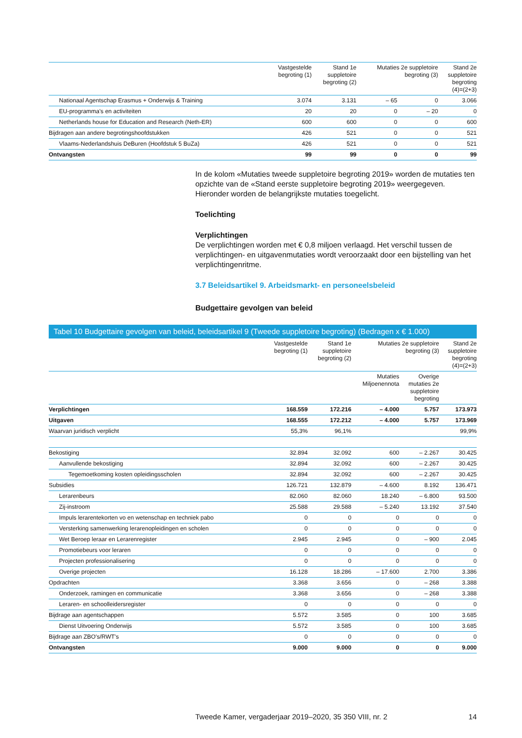| | Vastgestelde begroting (1) | Stand 1e suppletoire begroting (2) | Mutaties 2e suppletoire begroting (3) | | Stand 2e suppletoire begroting (4)=(2+3) |
| --- | --- | --- | --- | --- | --- |
| Nationaal Agentschap Erasmus + Onderwijs & Training | 3.074 | 3.131 | – 65 | 0 | 3.066 |
| EU-programma's en activiteiten | 20 | 20 | 0 | – 20 | 0 |
| Netherlands house for Education and Research (Neth-ER) | 600 | 600 | 0 | 0 | 600 |
| Bijdragen aan andere begrotingshoofdstukken | 426 | 521 | 0 | 0 | 521 |
| Vlaams-Nederlandshuis DeBuren (Hoofdstuk 5 BuZa) | 426 | 521 | 0 | 0 | 521 |
| Ontvangsten | 99 | 99 | 0 | 0 | 99 |
In de kolom «Mutaties tweede suppletoire begroting 2019» worden de mutaties ten opzichte van de «Stand eerste suppletoire begroting 2019» weergegeven. Hieronder worden de belangrijkste mutaties toegelicht.
Toelichting
Verplichtingen
De verplichtingen worden met € 0,8 miljoen verlaagd. Het verschil tussen de verplichtingen- en uitgavenmutaties wordt veroorzaakt door een bijstelling van het verplichtingenritme.
3.7 Beleidsartikel 9. Arbeidsmarkt- en personeelsbeleid
Budgettaire gevolgen van beleid
Tabel 10 Budgettaire gevolgen van beleid, beleidsartikel 9 (Tweede suppletoire begroting) (Bedragen x € 1.000)
| | Vastgestelde begroting (1) | Stand 1e suppletoire begroting (2) | Mutaties 2e suppletoire begroting (3) | | Stand 2e suppletoire begroting (4)=(2+3) |
| --- | --- | --- | --- | --- | --- |
| | | | Mutaties Miljoenennota | Overige mutaties 2e suppletoire begroting | |
| Verplichtingen | 168.559 | 172.216 | – 4.000 | 5.757 | 173.973 |
| Uitgaven | 168.555 | 172.212 | – 4.000 | 5.757 | 173.969 |
| Waarvan juridisch verplicht | 55,3% | 96,1% | | | 99,9% |
| Bekostiging | 32.894 | 32.092 | 600 | – 2.267 | 30.425 |
| Aanvullende bekostiging | 32.894 | 32.092 | 600 | – 2.267 | 30.425 |
| Tegemoetkoming kosten opleidingsscholen | 32.894 | 32.092 | 600 | – 2.267 | 30.425 |
| Subsidies | 126.721 | 132.879 | – 4.600 | 8.192 | 136.471 |
| Lerarenbeurs | 82.060 | 82.060 | 18.240 | – 6.800 | 93.500 |
| Zij-instroom | 25.588 | 29.588 | – 5.240 | 13.192 | 37.540 |
| Impuls lerarentekorten vo en wetenschap en techniek pabo | 0 | 0 | 0 | 0 | 0 |
| Versterking samenwerking lerarenopleidingen en scholen | 0 | 0 | 0 | 0 | 0 |
| Wet Beroep leraar en Lerarenregister | 2.945 | 2.945 | 0 | – 900 | 2.045 |
| Promotiebeurs voor leraren | 0 | 0 | 0 | 0 | 0 |
| Projecten professionalisering | 0 | 0 | 0 | 0 | 0 |
| Overige projecten | 16.128 | 18.286 | – 17.600 | 2.700 | 3.386 |
| Opdrachten | 3.368 | 3.656 | 0 | – 268 | 3.388 |
| Onderzoek, ramingen en communicatie | 3.368 | 3.656 | 0 | – 268 | 3.388 |
| Leraren- en schoolleidersregister | 0 | 0 | 0 | 0 | 0 |
| Bijdrage aan agentschappen | 5.572 | 3.585 | 0 | 100 | 3.685 |
| Dienst Uitvoering Onderwijs | 5.572 | 3.585 | 0 | 100 | 3.685 |
| Bijdrage aan ZBO's/RWT's | 0 | 0 | 0 | 0 | 0 |
| Ontvangsten | 9.000 | 9.000 | 0 | 0 | 9.000 |
Tweede Kamer, vergaderjaar 2019–2020, 35 350 VIII, nr. 2 14